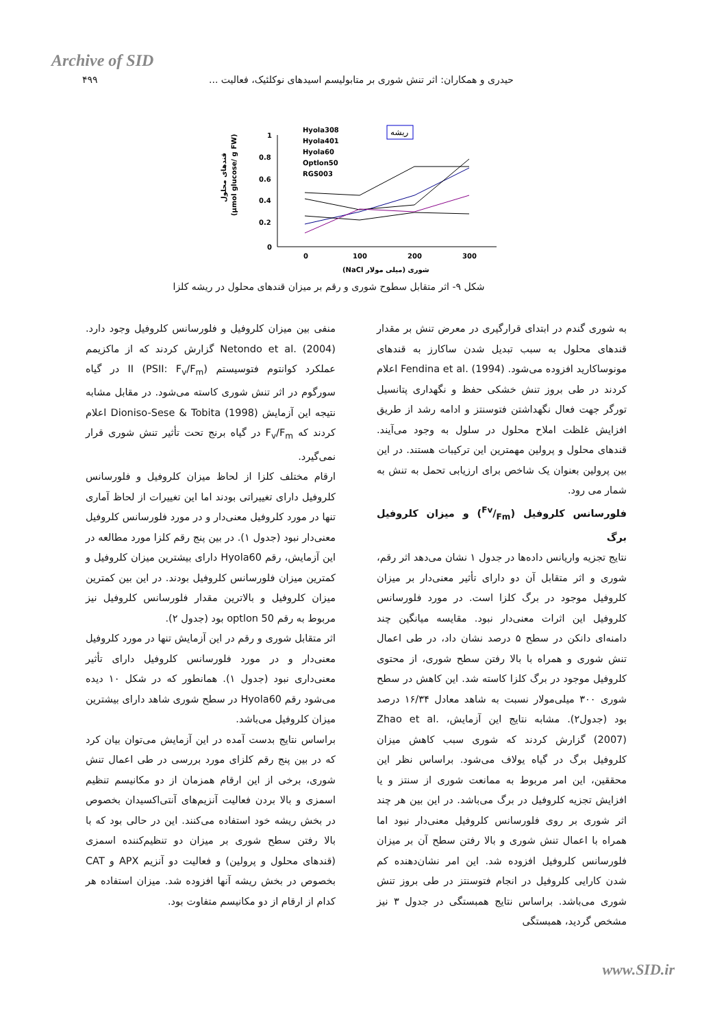Archive of SID
۴۹۹ حیدری و همکاران: اثر تنش شوری بر متابولیسم اسیدهای نوکلئیک، فعالیت ...
1
0.8
0.6
0.4
0.2
0
0
100
200
300
(NaCl شوری (میلی مولار
(µmol glucose/ g FW)
قندهای محلول
ریشه
Hyola308
Hyola401
Hyola60
Optlon50
RGS003
شکل ۹- اثر متقابل سطوح شوری و رقم بر میزان قندهای محلول در ریشه کلزا
به شوری گندم در ابتدای قرارگیری در معرض تنش بر مقدار قندهای محلول به سبب تبدیل شدن ساکارز به قندهای مونوساکارید افزوده می‌شود. Fendina et al. (1994) اعلام کردند در طی بروز تنش خشکی حفظ و نگهداری پتانسیل تورگر جهت فعال نگهداشتن فتوسنتز و ادامه رشد از طریق افزایش غلظت املاح محلول در سلول به وجود می‌آیند. قندهای محلول و پرولین مهمترین این ترکیبات هستند. در این بین پرولین بعنوان یک شاخص برای ارزیابی تحمل به تنش به شمار می رود.
فلورسانس کلروفیل (Fv/Fm) و میزان کلروفیل برگ
نتایج تجزیه واریانس داده‌ها در جدول ۱ نشان می‌دهد اثر رقم، شوری و اثر متقابل آن دو دارای تأثیر معنی‌دار بر میزان کلروفیل موجود در برگ کلزا است. در مورد فلورسانس کلروفیل این اثرات معنی‌دار نبود. مقایسه میانگین چند دامنه‌ای دانکن در سطح ۵ درصد نشان داد، در طی اعمال تنش شوری و همراه با بالا رفتن سطح شوری، از محتوی کلروفیل موجود در برگ کلزا کاسته شد. این کاهش در سطح شوری ۳۰۰ میلی‌مولار نسبت به شاهد معادل ۱۶/۳۴ درصد بود (جدول۲). مشابه نتایج این آزمایش، Zhao et al. (2007) گزارش کردند که شوری سبب کاهش میزان کلروفیل برگ در گیاه یولاف می‌شود. براساس نظر این محققین، این امر مربوط به ممانعت شوری از سنتز و یا افزایش تجزیه کلروفیل در برگ می‌باشد. در این بین هر چند اثر شوری بر روی فلورسانس کلروفیل معنی‌دار نبود اما همراه با اعمال تنش شوری و بالا رفتن سطح آن بر میزان فلورسانس کلروفیل افزوده شد. این امر نشان‌دهنده کم شدن کارایی کلروفیل در انجام فتوسنتز در طی بروز تنش شوری می‌باشد. براساس نتایج همبستگی در جدول ۳ نیز مشخص گردید، همبستگی
منفی بین میزان کلروفیل و فلورسانس کلروفیل وجود دارد. Netondo et al. (2004) گزارش کردند که از ماکزیمم عملکرد کوانتوم فتوسیستم II (PSII: F<sub>v</sub>/F<sub>m</sub>) در گیاه سورگوم در اثر تنش شوری کاسته می‌شود. در مقابل مشابه نتیجه این آزمایش Dioniso-Sese & Tobita (1998) اعلام کردند که F<sub>v</sub>/F<sub>m</sub> در گیاه برنج تحت تأثیر تنش شوری قرار نمی‌گیرد.
ارقام مختلف کلزا از لحاظ میزان کلروفیل و فلورسانس کلروفیل دارای تغییراتی بودند اما این تغییرات از لحاظ آماری تنها در مورد کلروفیل معنی‌دار و در مورد فلورسانس کلروفیل معنی‌دار نبود (جدول ۱). در بین پنج رقم کلزا مورد مطالعه در این آزمایش، رقم Hyola60 دارای بیشترین میزان کلروفیل و کمترین میزان فلورسانس کلروفیل بودند. در این بین کمترین میزان کلروفیل و بالاترین مقدار فلورسانس کلروفیل نیز مربوط به رقم optlon 50 بود (جدول ۲).
اثر متقابل شوری و رقم در این آزمایش تنها در مورد کلروفیل معنی‌دار و در مورد فلورسانس کلروفیل دارای تأثیر معنی‌داری نبود (جدول ۱). همانطور که در شکل ۱۰ دیده می‌شود رقم Hyola60 در سطح شوری شاهد دارای بیشترین میزان کلروفیل می‌باشد.
براساس نتایج بدست آمده در این آزمایش می‌توان بیان کرد که در بین پنج رقم کلزای مورد بررسی در طی اعمال تنش شوری، برخی از این ارقام همزمان از دو مکانیسم تنظیم اسمزی و بالا بردن فعالیت آنزیم‌های آنتی‌اکسیدان بخصوص در بخش ریشه خود استفاده می‌کنند. این در حالی بود که با بالا رفتن سطح شوری بر میزان دو تنظیم‌کننده اسمزی (قندهای محلول و پرولین) و فعالیت دو آنزیم APX و CAT بخصوص در بخش ریشه آنها افزوده شد. میزان استفاده هر کدام از ارقام از دو مکانیسم متفاوت بود.
www.SID.ir